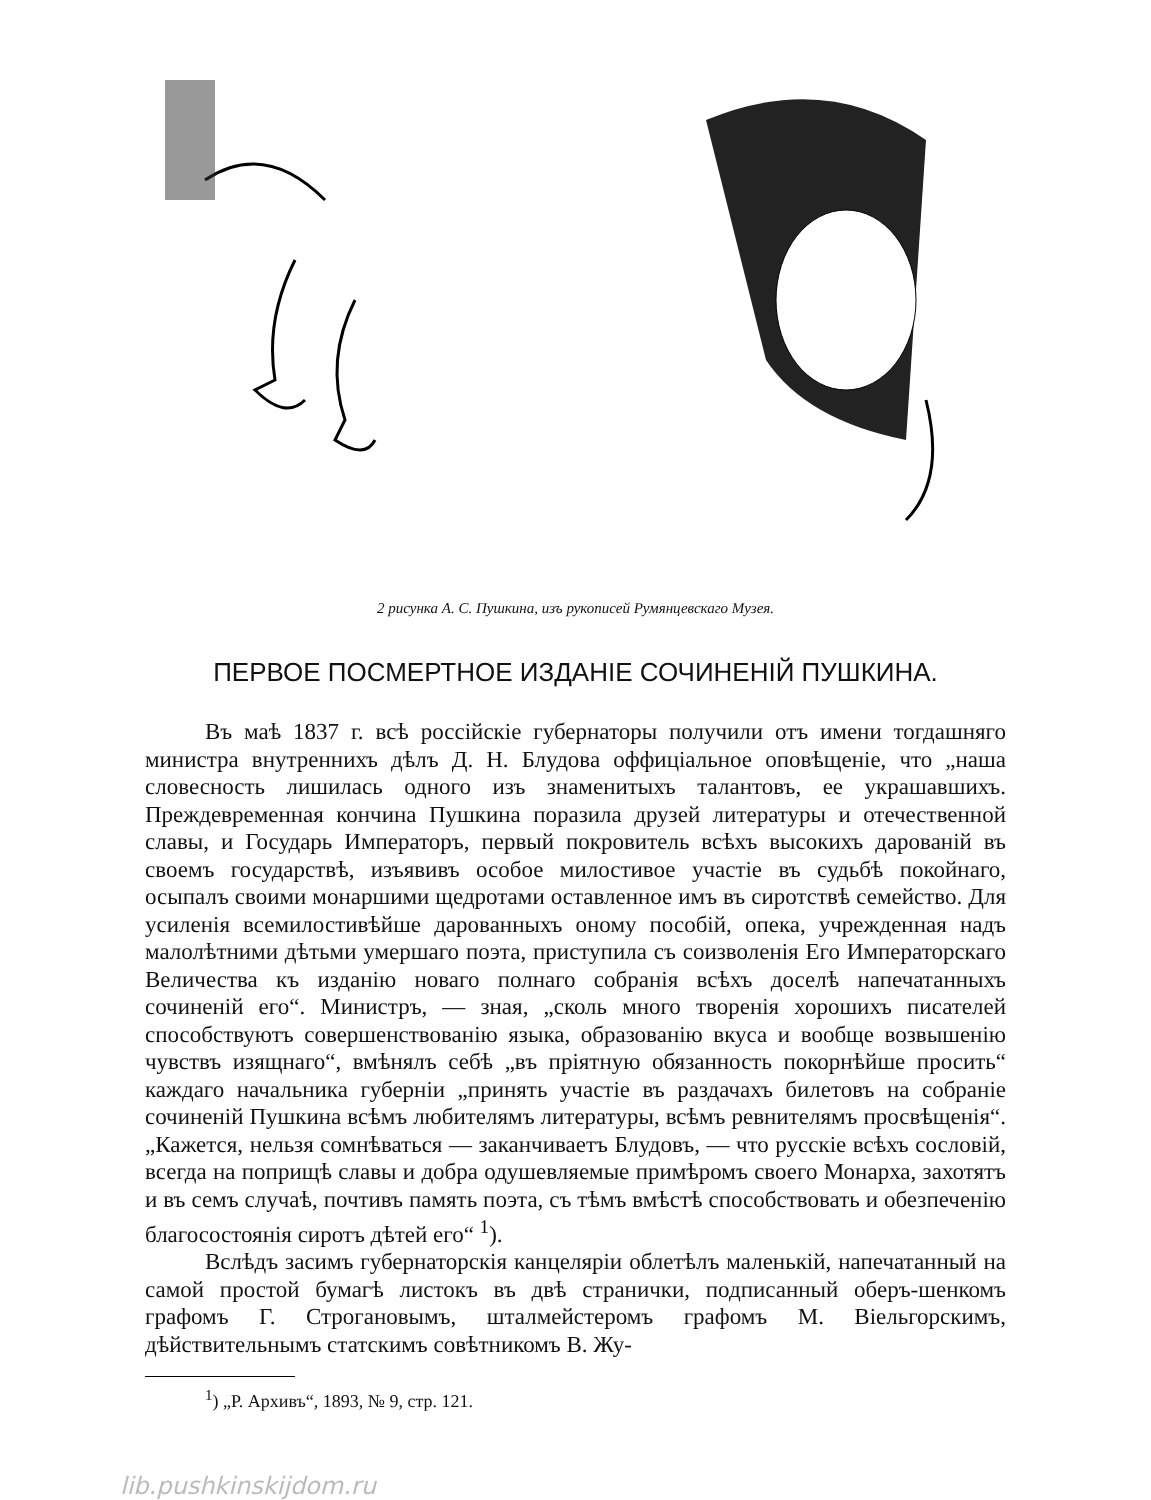2 рисунка А. С. Пушкина, изъ рукописей Румянцевскаго Музея.
ПЕРВОЕ ПОСМЕРТНОЕ ИЗДАНІЕ СОЧИНЕНІЙ ПУШКИНА.
Въ маѣ 1837 г. всѣ россійскіе губернаторы получили отъ имени тогдашняго министра внутреннихъ дѣлъ Д. Н. Блудова оффиціальное оповѣщеніе, что „наша словесность лишилась одного изъ знаменитыхъ талантовъ, ее украшавшихъ. Преждевременная кончина Пушкина поразила друзей литературы и отечественной славы, и Государь Императоръ, первый покровитель всѣхъ высокихъ дарованій въ своемъ государствѣ, изъявивъ особое милостивое участіе въ судьбѣ покойнаго, осыпалъ своими монаршими щедротами оставленное имъ въ сиротствѣ семейство. Для усиленія всемилостивѣйше дарованныхъ оному пособій, опека, учрежденная надъ малолѣтними дѣтьми умершаго поэта, приступила съ соизволенія Его Императорскаго Величества къ изданію новаго полнаго собранія всѣхъ доселѣ напечатанныхъ сочиненій его“. Министръ, — зная, „сколь много творенія хорошихъ писателей способствуютъ совершенствованію языка, образованію вкуса и вообще возвышенію чувствъ изящнаго“, вмѣнялъ себѣ „въ пріятную обязанность покорнѣйше просить“ каждаго начальника губерніи „принять участіе въ раздачахъ билетовъ на собраніе сочиненій Пушкина всѣмъ любителямъ литературы, всѣмъ ревнителямъ просвѣщенія“. „Кажется, нельзя сомнѣваться — заканчиваетъ Блудовъ, — что русскіе всѣхъ сословій, всегда на поприщѣ славы и добра одушевляемые примѣромъ своего Монарха, захотятъ и въ семъ случаѣ, почтивъ память поэта, съ тѣмъ вмѣстѣ способствовать и обезпеченію благосостоянія сиротъ дѣтей его“ <sup>1</sup>).
Вслѣдъ засимъ губернаторскія канцеляріи облетѣлъ маленькій, напечатанный на самой простой бумагѣ листокъ въ двѣ странички, подписанный оберъ-шенкомъ графомъ Г. Строгановымъ, шталмейстеромъ графомъ М. Віельгорскимъ, дѣйствительнымъ статскимъ совѣтникомъ В. Жу-
<sup>1</sup>) „Р. Архивъ“, 1893, № 9, стр. 121.
lib.pushkinskijdom.ru